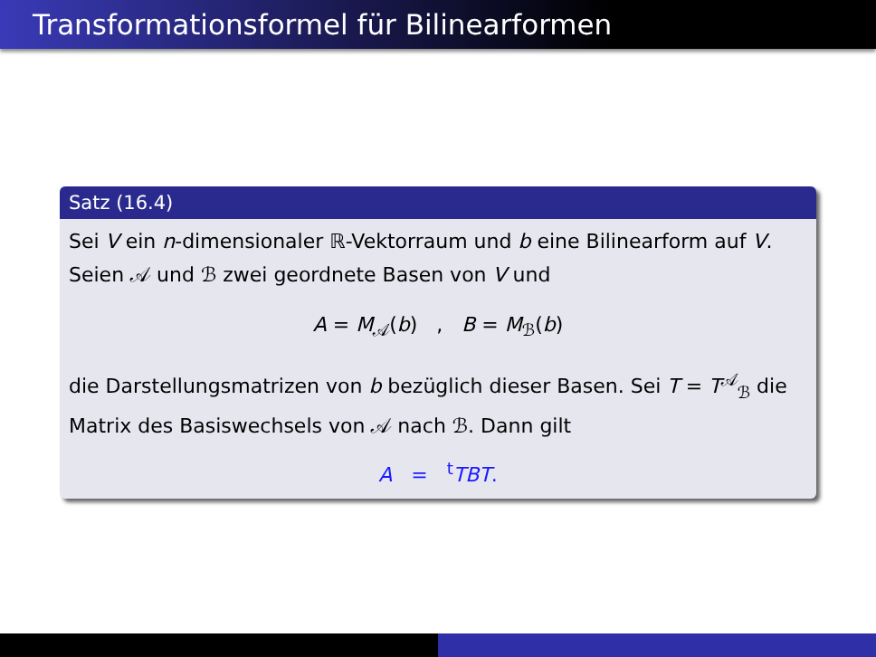Transformationsformel für Bilinearformen
Satz (16.4)
Sei V ein n-dimensionaler ℝ-Vektorraum und b eine Bilinearform auf V. Seien 𝒜 und ℬ zwei geordnete Basen von V und
A = M<sub>𝒜</sub>(b) , B = M<sub>ℬ</sub>(b)
die Darstellungsmatrizen von b bezüglich dieser Basen. Sei T = T<sup>𝒜</sup><sub>ℬ</sub> die Matrix des Basiswechsels von 𝒜 nach ℬ. Dann gilt
A = <sup>t</sup>TBT.